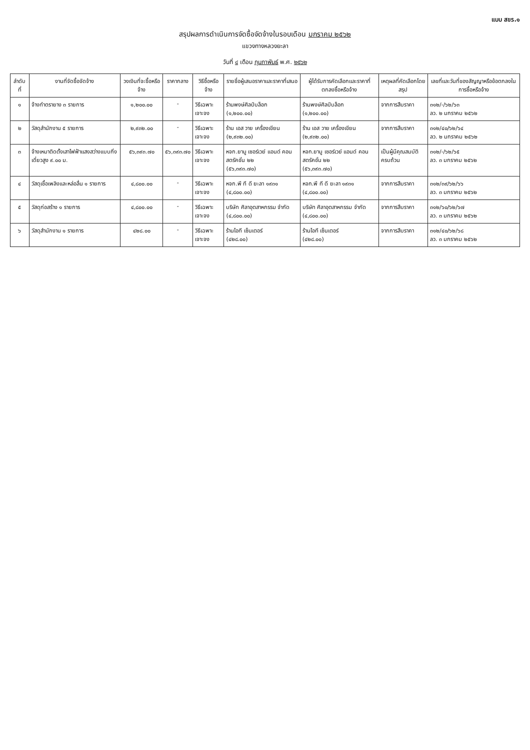แบบ สขร.๑
สรุปผลการดำเนินการจัดซื้อจัดจ้างในรอบเดือน มกราคม ๒๕๖๒
แขวงทางหลวงยะลา
วันที่ ๔ เดือน กุมภาพันธ์ พ.ศ. ๒๕๖๒
| ลำดับที่ | งานที่จัดซื้อจัดจ้าง | วงเงินที่จะซื้อหรือจ้าง | ราคากลาง | วิธีซื้อหรือจ้าง | รายชื่อผู้เสนอราคาและราคาที่เสนอ | ผู้ได้รับการคัดเลือกและราคาที่ตกลงซื้อหรือจ้าง | เหตุผลที่คัดเลือกโดยสรุป | เลขที่และวันที่ของสัญญาหรือข้อตกลงในการซื้อหรือจ้าง |
| --- | --- | --- | --- | --- | --- | --- | --- | --- |
| ๑ | จ้างทำตรายาง ๓ รายการ | ๑,๒๐๐.๐๐ | - | วิธีเฉพาะเจาะจง | ร้านพงษ์ศิลป์บล็อก (๑,๒๐๐.๐๐) | ร้านพงษ์ศิลป์บล็อก (๑,๒๐๐.๐๐) | จากการสืบราคา | ๓๑๒/-/๖๒/๖๓ ลว. ๒ มกราคม ๒๕๖๒ |
| ๒ | วัสดุสำนักงาน ๕ รายการ | ๒,๙๓๒.๐๐ | - | วิธีเฉพาะเจาะจง | ร้าน เอส วาย เครื่องเขียน (๒,๙๓๒.๐๐) | ร้าน เอส วาย เครื่องเขียน (๒,๙๓๒.๐๐) | จากการสืบราคา | ๓๑๒/๔๐/๖๒/๖๔ ลว. ๒ มกราคม ๒๕๖๒ |
| ๓ | จ้างเหมาติดตั้งเสาไฟฟ้าแสงสว่างแบบกิ่งเดี่ยวสูง ๙.๐๐ ม. | ๕๖,๓๙๓.๗๐ | ๕๖,๓๙๓.๗๐ | วิธีเฉพาะเจาะจง | หจก.ยามู เซอร์เวย์ แอนด์ คอนสตรัคชั่น ๒๒ (๕๖,๓๙๓.๗๐) | หจก.ยามู เซอร์เวย์ แอนด์ คอนสตรัคชั่น ๒๒ (๕๖,๓๙๓.๗๐) | เป็นผู้มีคุณสมบัติครบถ้วน | ๓๑๒/-/๖๒/๖๕ ลว. ๓ มกราคม ๒๕๖๒ |
| ๔ | วัสดุเชื้อเพลิงและหล่อลื่น ๑ รายการ | ๔,๘๐๐.๐๐ | - | วิธีเฉพาะเจาะจง | หจก.พี ที ดี ยะลา ๑๙๓๑ (๔,๘๐๐.๐๐) | หจก.พี ที ดี ยะลา ๑๙๓๑ (๔,๘๐๐.๐๐) | จากการสืบราคา | ๓๑๒/๓๙/๖๒/๖๖ ลว. ๓ มกราคม ๒๕๖๒ |
| ๕ | วัสดุก่อสร้าง ๑ รายการ | ๔,๘๐๐.๐๐ | - | วิธีเฉพาะเจาะจง | บริษัท ศิลาอุตสาหกรรม จำกัด (๔,๘๐๐.๐๐) | บริษัท ศิลาอุตสาหกรรม จำกัด (๔,๘๐๐.๐๐) | จากการสืบราคา | ๓๑๒/๖๐/๖๒/๖๗ ลว. ๓ มกราคม ๒๕๖๒ |
| ๖ | วัสดุสำนักงาน ๑ รายการ | ๔๒๘.๐๐ | - | วิธีเฉพาะเจาะจง | ร้านไอที เซ็นเตอร์ (๔๒๘.๐๐) | ร้านไอที เซ็นเตอร์ (๔๒๘.๐๐) | จากการสืบราคา | ๓๑๒/๔๐/๖๒/๖๘ ลว. ๓ มกราคม ๒๕๖๒ |